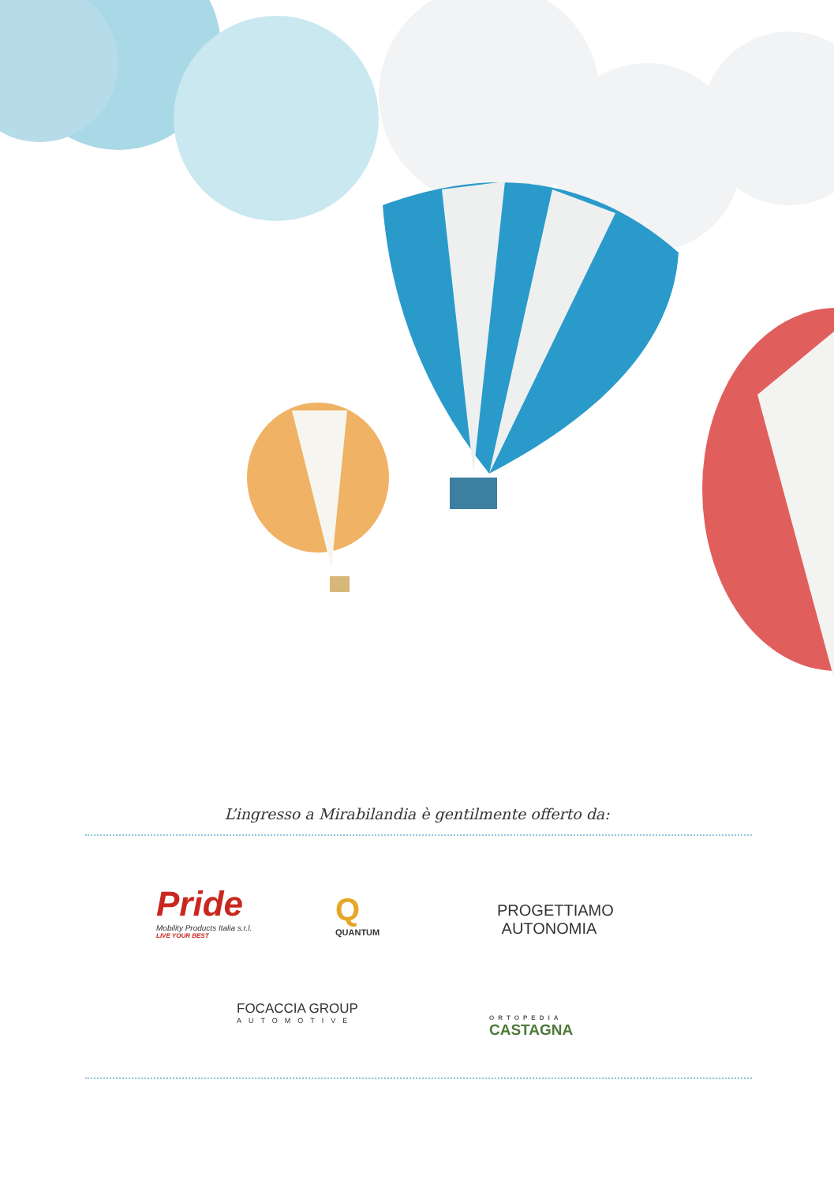L’ingresso a Mirabilandia è gentilmente offerto da:
Pride
Mobility Products Italia s.r.l.
LIVE YOUR BEST
Q
QUANTUM
PROGETTIAMO
AUTONOMIA
FOCACCIA GROUP
AUTOMOTIVE
ORTOPEDIA
CASTAGNA